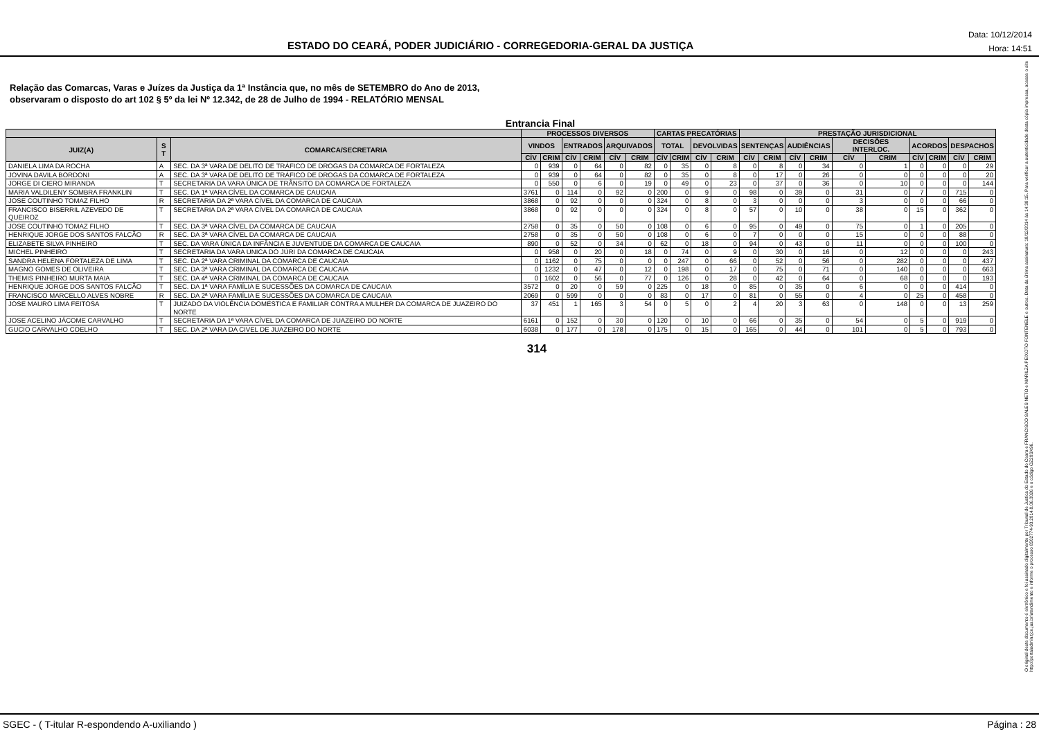ESTADO DO CEARÁ, PODER JUDICIÁRIO - CORREGEDORIA-GERAL DA JUSTIÇA
Data: 10/12/2014
Hora: 14:51
Relação das Comarcas, Varas e Juízes da Justiça da 1ª Instância que, no mês de SETEMBRO do Ano de 2013,
observaram o disposto do art 102 § 5º da lei Nº 12.342, de 28 de Julho de 1994 - RELATÓRIO MENSAL
Entrancia Final
| | | | PROCESSOS DIVERSOS | | | | | | CARTAS PRECATÓRIAS | | | | PRESTAÇÃO JURISDICIONAL | | | | | | | | | |
| --- | --- | --- | --- | --- | --- | --- | --- | --- | --- | --- | --- | --- | --- | --- | --- | --- | --- | --- | --- | --- | --- | --- |
| JUIZ(A) | S T | COMARCA/SECRETARIA | VINDOS | | ENTRADOS | | ARQUIVADOS | | TOTAL | | DEVOLVIDAS | | SENTENÇAS | | AUDIÊNCIAS | | DECISÕES INTERLOC. | | ACORDOS | | DESPACHOS | |
| | | | CÍV | CRIM | CÍV | CRIM | CÍV | CRIM | CÍV | CRIM | CÍV | CRIM | CÍV | CRIM | CÍV | CRIM | CÍV | CRIM | CÍV | CRIM | CÍV | CRIM |
| DANIELA LIMA DA ROCHA | A | SEC. DA 3ª VARA DE DELITO DE TRÁFICO DE DROGAS DA COMARCA DE FORTALEZA | 0 | 939 | 0 | 64 | 0 | 82 | 0 | 35 | 0 | 8 | 0 | 8 | 0 | 34 | 0 | 1 | 0 | 0 | 0 | 29 |
| JOVINA DAVILA BORDONI | A | SEC. DA 3ª VARA DE DELITO DE TRÁFICO DE DROGAS DA COMARCA DE FORTALEZA | 0 | 939 | 0 | 64 | 0 | 82 | 0 | 35 | 0 | 8 | 0 | 17 | 0 | 26 | 0 | 0 | 0 | 0 | 0 | 20 |
| JORGE DI CIERO MIRANDA | T | SECRETARIA DA VARA ÚNICA DE TRÂNSITO DA COMARCA DE FORTALEZA | 0 | 550 | 0 | 6 | 0 | 19 | 0 | 49 | 0 | 23 | 0 | 37 | 0 | 36 | 0 | 10 | 0 | 0 | 0 | 144 |
| MARIA VALDILENY SOMBRA FRANKLIN | T | SEC. DA 1ª VARA CÍVEL DA COMARCA DE CAUCAIA | 3761 | 0 | 114 | 0 | 92 | 0 | 200 | 0 | 9 | 0 | 98 | 0 | 39 | 0 | 31 | 0 | 7 | 0 | 715 | 0 |
| JOSE COUTINHO TOMAZ FILHO | R | SECRETARIA DA 2ª VARA CÍVEL DA COMARCA DE CAUCAIA | 3868 | 0 | 92 | 0 | 0 | 0 | 324 | 0 | 8 | 0 | 3 | 0 | 0 | 0 | 3 | 0 | 0 | 0 | 66 | 0 |
| FRANCISCO BISERRIL AZEVEDO DE QUEIROZ | T | SECRETARIA DA 2ª VARA CÍVEL DA COMARCA DE CAUCAIA | 3868 | 0 | 92 | 0 | 0 | 0 | 324 | 0 | 8 | 0 | 57 | 0 | 10 | 0 | 38 | 0 | 15 | 0 | 362 | 0 |
| JOSE COUTINHO TOMAZ FILHO | T | SEC. DA 3ª VARA CÍVEL DA COMARCA DE CAUCAIA | 2758 | 0 | 35 | 0 | 50 | 0 | 108 | 0 | 6 | 0 | 95 | 0 | 49 | 0 | 75 | 0 | 1 | 0 | 205 | 0 |
| HENRIQUE JORGE DOS SANTOS FALCÃO | R | SEC. DA 3ª VARA CÍVEL DA COMARCA DE CAUCAIA | 2758 | 0 | 35 | 0 | 50 | 0 | 108 | 0 | 6 | 0 | 7 | 0 | 0 | 0 | 15 | 0 | 0 | 0 | 88 | 0 |
| ELIZABETE SILVA PINHEIRO | T | SEC. DA VARA ÚNICA DA INFÂNCIA E JUVENTUDE DA COMARCA DE CAUCAIA | 890 | 0 | 52 | 0 | 34 | 0 | 62 | 0 | 18 | 0 | 94 | 0 | 43 | 0 | 11 | 0 | 0 | 0 | 100 | 0 |
| MICHEL PINHEIRO | T | SECRETARIA DA VARA ÚNICA DO JÚRI DA COMARCA DE CAUCAIA | 0 | 958 | 0 | 20 | 0 | 18 | 0 | 74 | 0 | 9 | 0 | 30 | 0 | 16 | 0 | 12 | 0 | 0 | 0 | 243 |
| SANDRA HELENA FORTALEZA DE LIMA | T | SEC. DA 2ª VARA CRIMINAL DA COMARCA DE CAUCAIA | 0 | 1162 | 0 | 75 | 0 | 0 | 0 | 247 | 0 | 66 | 0 | 52 | 0 | 56 | 0 | 282 | 0 | 0 | 0 | 437 |
| MAGNO GOMES DE OLIVEIRA | T | SEC. DA 3ª VARA CRIMINAL DA COMARCA DE CAUCAIA | 0 | 1232 | 0 | 47 | 0 | 12 | 0 | 198 | 0 | 17 | 0 | 75 | 0 | 71 | 0 | 140 | 0 | 0 | 0 | 663 |
| THEMIS PINHEIRO MURTA MAIA | T | SEC. DA 4ª VARA CRIMINAL DA COMARCA DE CAUCAIA | 0 | 1602 | 0 | 56 | 0 | 77 | 0 | 126 | 0 | 28 | 0 | 42 | 0 | 64 | 0 | 68 | 0 | 0 | 0 | 193 |
| HENRIQUE JORGE DOS SANTOS FALCÃO | T | SEC. DA 1ª VARA FAMÍLIA E SUCESSÕES DA COMARCA DE CAUCAIA | 3572 | 0 | 20 | 0 | 59 | 0 | 225 | 0 | 18 | 0 | 85 | 0 | 35 | 0 | 6 | 0 | 0 | 0 | 414 | 0 |
| FRANCISCO MARCELLO ALVES NOBRE | R | SEC. DA 2ª VARA FAMÍLIA E SUCESSÕES DA COMARCA DE CAUCAIA | 2069 | 0 | 599 | 0 | 0 | 0 | 83 | 0 | 17 | 0 | 81 | 0 | 55 | 0 | 4 | 0 | 25 | 0 | 458 | 0 |
| JOSE MAURO LIMA FEITOSA | T | JUIZADO DA VIOLÊNCIA DOMÉSTICA E FAMILIAR CONTRA A MULHER DA COMARCA DE JUAZEIRO DO NORTE | 37 | 451 | 1 | 165 | 3 | 54 | 0 | 5 | 0 | 2 | 4 | 20 | 3 | 63 | 0 | 148 | 0 | 0 | 13 | 259 |
| JOSE ACELINO JÁCOME CARVALHO | T | SECRETARIA DA 1ª VARA CÍVEL DA COMARCA DE JUAZEIRO DO NORTE | 6161 | 0 | 152 | 0 | 30 | 0 | 120 | 0 | 10 | 0 | 66 | 0 | 35 | 0 | 54 | 0 | 5 | 0 | 919 | 0 |
| GUCIO CARVALHO COELHO | T | SEC. DA 2ª VARA DA CIVEL DE JUAZEIRO DO NORTE | 6038 | 0 | 177 | 0 | 178 | 0 | 175 | 0 | 15 | 0 | 165 | 0 | 44 | 0 | 101 | 0 | 5 | 0 | 793 | 0 |
314
O original deste documento é eletrônico e foi assinado digitalmente por Tribunal de Justica do Estado do Ceara e FRANCISCO SALES NETO e MARILZA PEIXOTO FONTENELE e outros. Data da última assinatura: 18/12/2014 às 14:38:15. Para verificar a autenticidade desta cópia impressa, acesse o site http://portaladmin.tjce.jus.br/atendimento e informe o processo 8502774-93.2014.8.06.0026 e o código OZ20SX96.
SGEC - ( T-itular R-espondendo A-uxiliando ) Página : 28